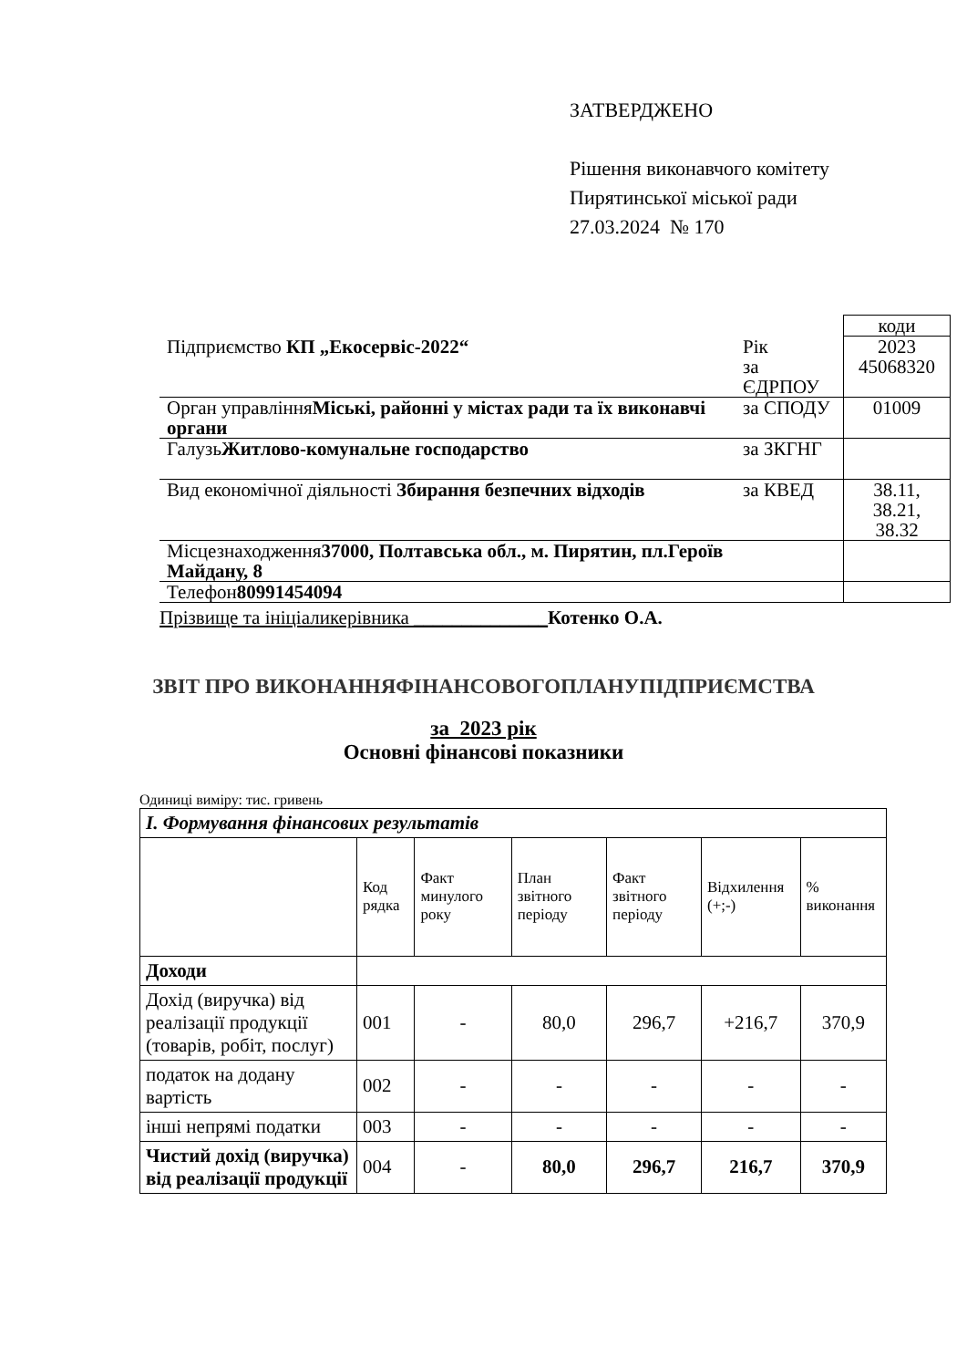ЗАТВЕРДЖЕНО
Рішення виконавчого комітету
Пирятинської міської ради
27.03.2024 № 170
| | | коди |
| Підприємство КП „Екосервіс-2022“ | Рік за ЄДРПОУ | 2023 45068320 |
| Орган управління Міські, районні у містах ради та їх виконавчі органи | за СПОДУ | 01009 |
| Галузь Житлово-комунальне господарство | за ЗКГНГ | |
| Вид економічної діяльності Збирання безпечних відходів | за КВЕД | 38.11, 38.21, 38.32 |
| Місцезнаходження 37000, Полтавська обл., м. Пирятин, пл.Героїв Майдану, 8 | | |
| Телефон 80991454094 | | |
Прізвище та ініціаликерівника ______________Котенко О.А.
ЗВІТ ПРО ВИКОНАННЯФІНАНСОВОГОПЛАНУПІДПРИЄМСТВА
за 2023 рік
Основні фінансові показники
Одиниці виміру: тис. гривень
| І. Формування фінансових результатів | | | | | | |
| | Код рядка | Факт минулого року | План звітного періоду | Факт звітного періоду | Відхилення (+;-) | % виконання |
| Доходи | | | | | | |
| Дохід (виручка) від реалізації продукції (товарів, робіт, послуг) | 001 | - | 80,0 | 296,7 | +216,7 | 370,9 |
| податок на додану вартість | 002 | - | - | - | - | - |
| інші непрямі податки | 003 | - | - | - | - | - |
| Чистий дохід (виручка) від реалізації продукції | 004 | - | 80,0 | 296,7 | 216,7 | 370,9 |